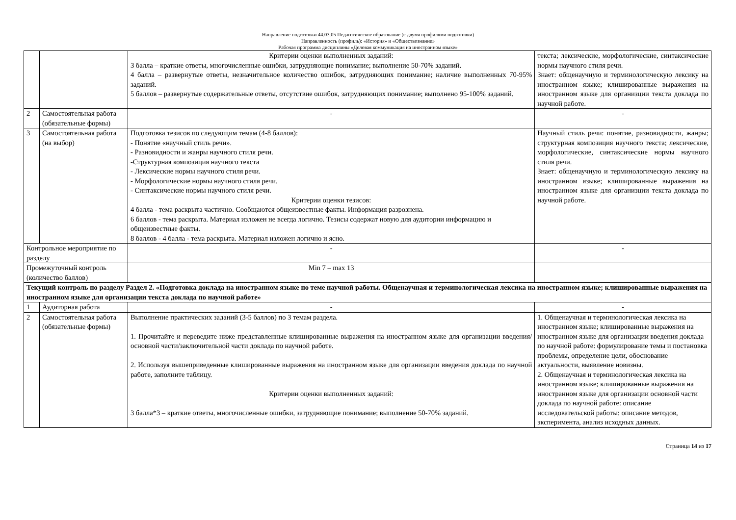Направление подготовки 44.03.05 Педагогическое образование (с двумя профилями подготовки)
Направленность (профиль): «История» и «Обществознание»
Рабочая программа дисциплины «Деловая коммуникация на иностранном языке»
| | | Критерии оценки выполненных заданий: 3 балла – краткие ответы, многочисленные ошибки, затрудняющие понимание; выполнение 50-70% заданий. 4 балла – развернутые ответы, незначительное количество ошибок, затрудняющих понимание; наличие выполненных 70-95% заданий. 5 баллов – развернутые содержательные ответы, отсутствие ошибок, затрудняющих понимание; выполнено 95-100% заданий. | текста; лексические, морфологические, синтаксические нормы научного стиля речи. Знает: общенаучную и терминологическую лексику на иностранном языке; клишированные выражения на иностранном языке для организции текста доклада по научной работе. |
| 2 | Самостоятельная работа (обязательные формы) | - | - |
| 3 | Самостоятельная работа (на выбор) | Подготовка тезисов по следующим темам (4-8 баллов): - Понятие «научный стиль речи». - Разновидности и жанры научного стиля речи. -Структурная композиция научного текста - Лексические нормы научного стиля речи. - Морфологические нормы научного стиля речи. - Синтаксические нормы научного стиля речи. Критерии оценки тезисов: 4 балла - тема раскрыта частично. Сообщаются общеизвестные факты. Информация разрознена. 6 баллов - тема раскрыта. Материал изложен не всегда логично. Тезисы содержат новую для аудитории информацию и общеизвестные факты. 8 баллов - 4 балла - тема раскрыта. Материал изложен логично и ясно. | Научный стиль речи: понятие, разновидности, жанры; структурная композиция научного текста; лексические, морфологические, синтаксические нормы научного стиля речи. Знает: общенаучную и терминологическую лексику на иностранном языке; клишированные выражения на иностранном языке для организции текста доклада по научной работе. |
| Контрольное мероприятие по разделу | | - | - |
| Промежуточный контроль (количество баллов) | | Min 7 – max 13 | |
| Текущий контроль по разделу Раздел 2. «Подготовка доклада на иностранном языке по теме научной работы. Общенаучная и терминологическая лексика на иностранном языке; клишированные выражения на иностранном языке для организации текста доклада по научной работе» | | | |
| 1 | Аудиторная работа | - | - |
| 2 | Самостоятельная работа (обязательные формы) | Выполнение практических заданий (3-5 баллов) по 3 темам раздела. 1. Прочитайте и переведите ниже представленные клишированные выражения на иностранном языке для организации введения/ основной части/заключительной части доклада по научной работе. 2. Используя вышеприведенные клишированные выражения на иностранном языке для организации введения доклада по научной работе, заполните таблицу. Критерии оценки выполненных заданий: 3 балла*3 – краткие ответы, многочисленные ошибки, затрудняющие понимание; выполнение 50-70% заданий. | 1. Общенаучная и терминологическая лексика на иностранном языке; клишированные выражения на иностранном языке для организации введения доклада по научной работе: формулирование темы и постановка проблемы, определение цели, обоснование актуальности, выявление новизны. 2. Общенаучная и терминологическая лексика на иностранном языке; клишированные выражения на иностранном языке для организации основной части доклада по научной работе: описание исследовательской работы: описание методов, эксперимента, анализ исходных данных. |
Страница 14 из 17